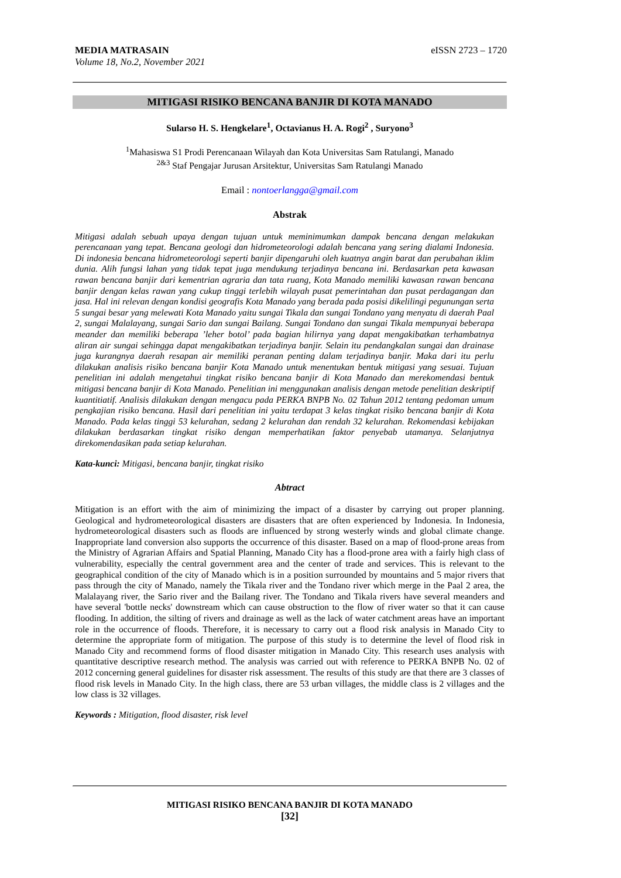MEDIA MATRASAIN
Volume 18, No.2, November 2021
eISSN 2723 – 1720
MITIGASI RISIKO BENCANA BANJIR DI KOTA MANADO
Sularso H. S. Hengkelare<sup>1</sup>, Octavianus H. A. Rogi<sup>2</sup> , Suryono<sup>3</sup>
<sup>1</sup> Mahasiswa S1 Prodi Perencanaan Wilayah dan Kota Universitas Sam Ratulangi, Manado
<sup>2&3</sup> Staf Pengajar Jurusan Arsitektur, Universitas Sam Ratulangi Manado
Email : nontoerlangga@gmail.com
Abstrak
Mitigasi adalah sebuah upaya dengan tujuan untuk meminimumkan dampak bencana dengan melakukan perencanaan yang tepat. Bencana geologi dan hidrometeorologi adalah bencana yang sering dialami Indonesia. Di indonesia bencana hidrometeorologi seperti banjir dipengaruhi oleh kuatnya angin barat dan perubahan iklim dunia. Alih fungsi lahan yang tidak tepat juga mendukung terjadinya bencana ini. Berdasarkan peta kawasan rawan bencana banjir dari kementrian agraria dan tata ruang, Kota Manado memiliki kawasan rawan bencana banjir dengan kelas rawan yang cukup tinggi terlebih wilayah pusat pemerintahan dan pusat perdagangan dan jasa. Hal ini relevan dengan kondisi geografis Kota Manado yang berada pada posisi dikelilingi pegunungan serta 5 sungai besar yang melewati Kota Manado yaitu sungai Tikala dan sungai Tondano yang menyatu di daerah Paal 2, sungai Malalayang, sungai Sario dan sungai Bailang. Sungai Tondano dan sungai Tikala mempunyai beberapa meander dan memiliki beberapa ’leher botol’ pada bagian hilirnya yang dapat mengakibatkan terhambatnya aliran air sungai sehingga dapat mengakibatkan terjadinya banjir. Selain itu pendangkalan sungai dan drainase juga kurangnya daerah resapan air memiliki peranan penting dalam terjadinya banjir. Maka dari itu perlu dilakukan analisis risiko bencana banjir Kota Manado untuk menentukan bentuk mitigasi yang sesuai. Tujuan penelitian ini adalah mengetahui tingkat risiko bencana banjir di Kota Manado dan merekomendasi bentuk mitigasi bencana banjir di Kota Manado. Penelitian ini menggunakan analisis dengan metode penelitian deskriptif kuantitiatif. Analisis dilakukan dengan mengacu pada PERKA BNPB No. 02 Tahun 2012 tentang pedoman umum pengkajian risiko bencana. Hasil dari penelitian ini yaitu terdapat 3 kelas tingkat risiko bencana banjir di Kota Manado. Pada kelas tinggi 53 kelurahan, sedang 2 kelurahan dan rendah 32 kelurahan. Rekomendasi kebijakan dilakukan berdasarkan tingkat risiko dengan memperhatikan faktor penyebab utamanya. Selanjutnya direkomendasikan pada setiap kelurahan.
Kata-kunci: Mitigasi, bencana banjir, tingkat risiko
Abtract
Mitigation is an effort with the aim of minimizing the impact of a disaster by carrying out proper planning. Geological and hydrometeorological disasters are disasters that are often experienced by Indonesia. In Indonesia, hydrometeorological disasters such as floods are influenced by strong westerly winds and global climate change. Inappropriate land conversion also supports the occurrence of this disaster. Based on a map of flood-prone areas from the Ministry of Agrarian Affairs and Spatial Planning, Manado City has a flood-prone area with a fairly high class of vulnerability, especially the central government area and the center of trade and services. This is relevant to the geographical condition of the city of Manado which is in a position surrounded by mountains and 5 major rivers that pass through the city of Manado, namely the Tikala river and the Tondano river which merge in the Paal 2 area, the Malalayang river, the Sario river and the Bailang river. The Tondano and Tikala rivers have several meanders and have several 'bottle necks' downstream which can cause obstruction to the flow of river water so that it can cause flooding. In addition, the silting of rivers and drainage as well as the lack of water catchment areas have an important role in the occurrence of floods. Therefore, it is necessary to carry out a flood risk analysis in Manado City to determine the appropriate form of mitigation. The purpose of this study is to determine the level of flood risk in Manado City and recommend forms of flood disaster mitigation in Manado City. This research uses analysis with quantitative descriptive research method. The analysis was carried out with reference to PERKA BNPB No. 02 of 2012 concerning general guidelines for disaster risk assessment. The results of this study are that there are 3 classes of flood risk levels in Manado City. In the high class, there are 53 urban villages, the middle class is 2 villages and the low class is 32 villages.
Keywords : Mitigation, flood disaster, risk level
MITIGASI RISIKO BENCANA BANJIR DI KOTA MANADO
[32]